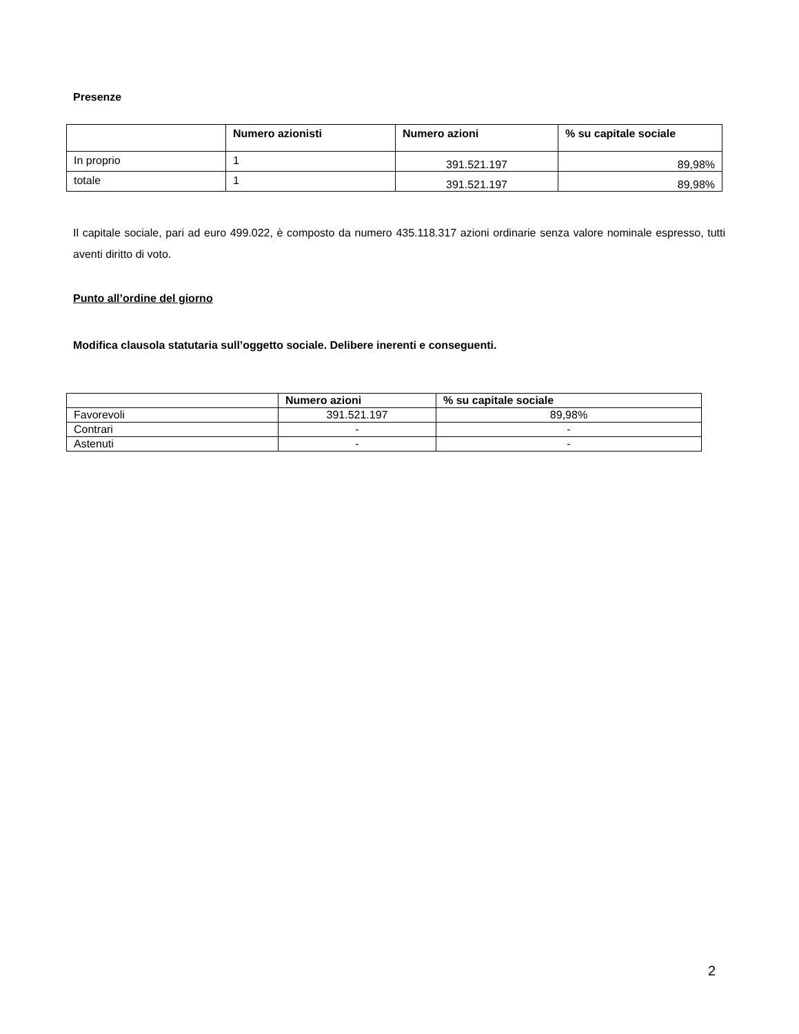Presenze
| | Numero azionisti | Numero azioni | % su capitale sociale |
| --- | --- | --- | --- |
| In proprio | 1 | 391.521.197 | 89,98% |
| totale | 1 | 391.521.197 | 89,98% |
Il capitale sociale, pari ad euro 499.022, è composto da numero 435.118.317 azioni ordinarie senza valore nominale espresso, tutti aventi diritto di voto.
Punto all’ordine del giorno
Modifica clausola statutaria sull’oggetto sociale. Delibere inerenti e conseguenti.
| | Numero azioni | % su capitale sociale |
| --- | --- | --- |
| Favorevoli | 391.521.197 | 89,98% |
| Contrari | - | - |
| Astenuti | - | - |
2